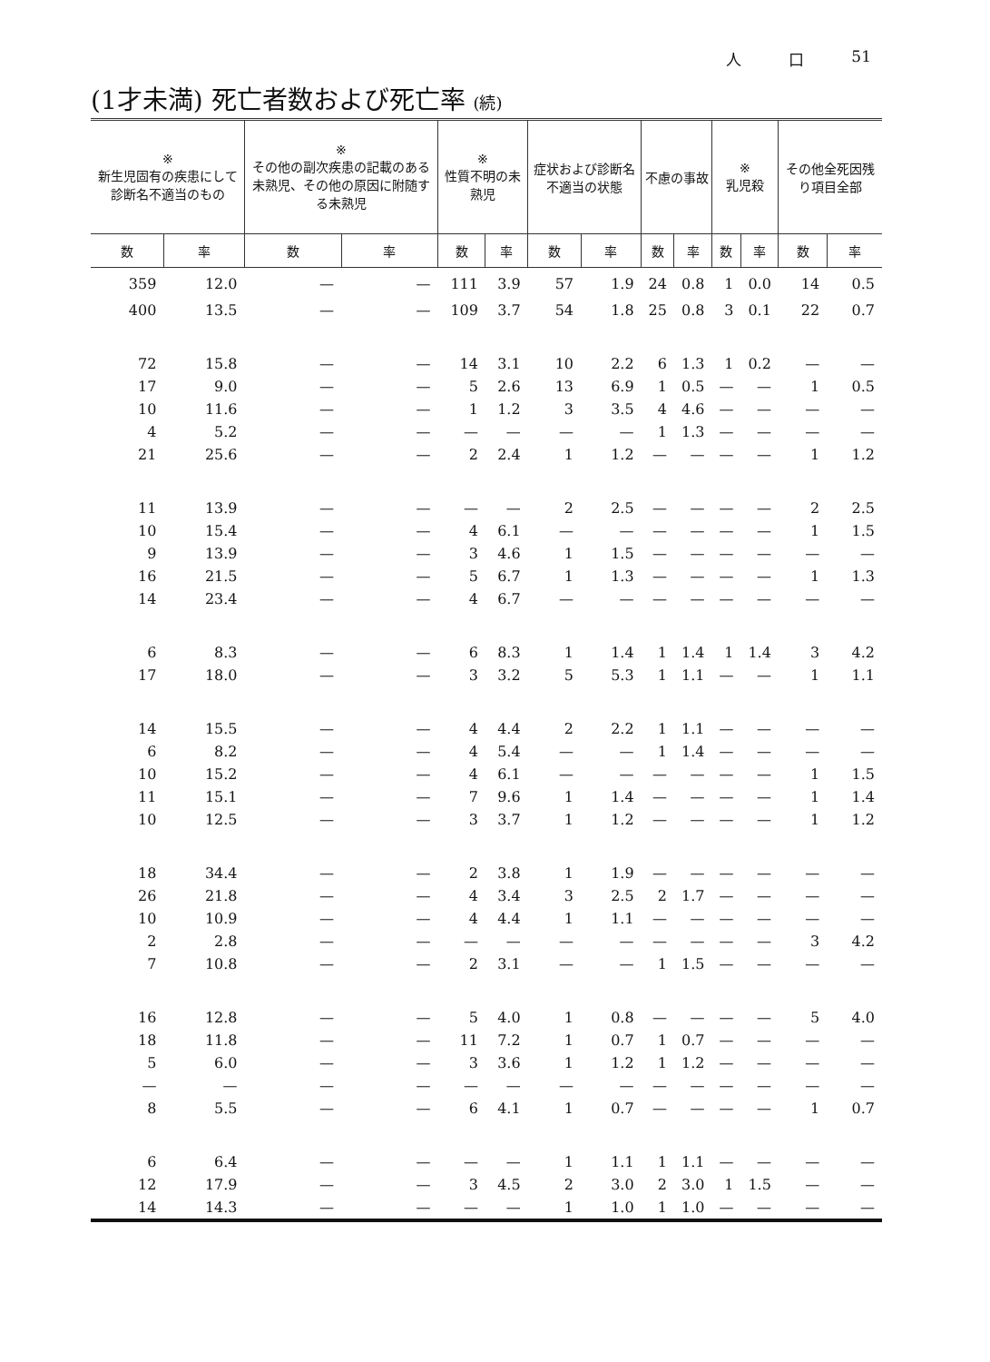人 口 51
(1才未満) 死亡者数および死亡率 (続)
| ※ 新生児固有の疾患にして診断名不適当のもの | | ※ その他の副次疾患の記載のある未熟児、その他の原因に附随する未熟児 | | ※ 性質不明の未熟児 | | 症状および診断名不適当の状態 | | 不慮の事故 | | ※ 乳児殺 | | その他全死因残り項目全部 | |
| --- | --- | --- | --- | --- | --- | --- | --- | --- | --- | --- | --- | --- | --- |
| 数 | 率 | 数 | 率 | 数 | 率 | 数 | 率 | 数 | 率 | 数 | 率 | 数 | 率 |
| 359 | 12.0 | — | — | 111 | 3.9 | 57 | 1.9 | 24 | 0.8 | 1 | 0.0 | 14 | 0.5 |
| 400 | 13.5 | — | — | 109 | 3.7 | 54 | 1.8 | 25 | 0.8 | 3 | 0.1 | 22 | 0.7 |
| 72 | 15.8 | — | — | 14 | 3.1 | 10 | 2.2 | 6 | 1.3 | 1 | 0.2 | — | — |
| 17 | 9.0 | — | — | 5 | 2.6 | 13 | 6.9 | 1 | 0.5 | — | — | 1 | 0.5 |
| 10 | 11.6 | — | — | 1 | 1.2 | 3 | 3.5 | 4 | 4.6 | — | — | — | — |
| 4 | 5.2 | — | — | — | — | — | — | 1 | 1.3 | — | — | — | — |
| 21 | 25.6 | — | — | 2 | 2.4 | 1 | 1.2 | — | — | — | — | 1 | 1.2 |
| 11 | 13.9 | — | — | — | — | 2 | 2.5 | — | — | — | — | 2 | 2.5 |
| 10 | 15.4 | — | — | 4 | 6.1 | — | — | — | — | — | — | 1 | 1.5 |
| 9 | 13.9 | — | — | 3 | 4.6 | 1 | 1.5 | — | — | — | — | — | — |
| 16 | 21.5 | — | — | 5 | 6.7 | 1 | 1.3 | — | — | — | — | 1 | 1.3 |
| 14 | 23.4 | — | — | 4 | 6.7 | — | — | — | — | — | — | — | — |
| 6 | 8.3 | — | — | 6 | 8.3 | 1 | 1.4 | 1 | 1.4 | 1 | 1.4 | 3 | 4.2 |
| 17 | 18.0 | — | — | 3 | 3.2 | 5 | 5.3 | 1 | 1.1 | — | — | 1 | 1.1 |
| 14 | 15.5 | — | — | 4 | 4.4 | 2 | 2.2 | 1 | 1.1 | — | — | — | — |
| 6 | 8.2 | — | — | 4 | 5.4 | — | — | 1 | 1.4 | — | — | — | — |
| 10 | 15.2 | — | — | 4 | 6.1 | — | — | — | — | — | — | 1 | 1.5 |
| 11 | 15.1 | — | — | 7 | 9.6 | 1 | 1.4 | — | — | — | — | 1 | 1.4 |
| 10 | 12.5 | — | — | 3 | 3.7 | 1 | 1.2 | — | — | — | — | 1 | 1.2 |
| 18 | 34.4 | — | — | 2 | 3.8 | 1 | 1.9 | — | — | — | — | — | — |
| 26 | 21.8 | — | — | 4 | 3.4 | 3 | 2.5 | 2 | 1.7 | — | — | — | — |
| 10 | 10.9 | — | — | 4 | 4.4 | 1 | 1.1 | — | — | — | — | — | — |
| 2 | 2.8 | — | — | — | — | — | — | — | — | — | — | 3 | 4.2 |
| 7 | 10.8 | — | — | 2 | 3.1 | — | — | 1 | 1.5 | — | — | — | — |
| 16 | 12.8 | — | — | 5 | 4.0 | 1 | 0.8 | — | — | — | — | 5 | 4.0 |
| 18 | 11.8 | — | — | 11 | 7.2 | 1 | 0.7 | 1 | 0.7 | — | — | — | — |
| 5 | 6.0 | — | — | 3 | 3.6 | 1 | 1.2 | 1 | 1.2 | — | — | — | — |
| — | — | — | — | — | — | — | — | — | — | — | — | — | — |
| 8 | 5.5 | — | — | 6 | 4.1 | 1 | 0.7 | — | — | — | — | 1 | 0.7 |
| 6 | 6.4 | — | — | — | — | 1 | 1.1 | 1 | 1.1 | — | — | — | — |
| 12 | 17.9 | — | — | 3 | 4.5 | 2 | 3.0 | 2 | 3.0 | 1 | 1.5 | — | — |
| 14 | 14.3 | — | — | — | — | 1 | 1.0 | 1 | 1.0 | — | — | — | — |